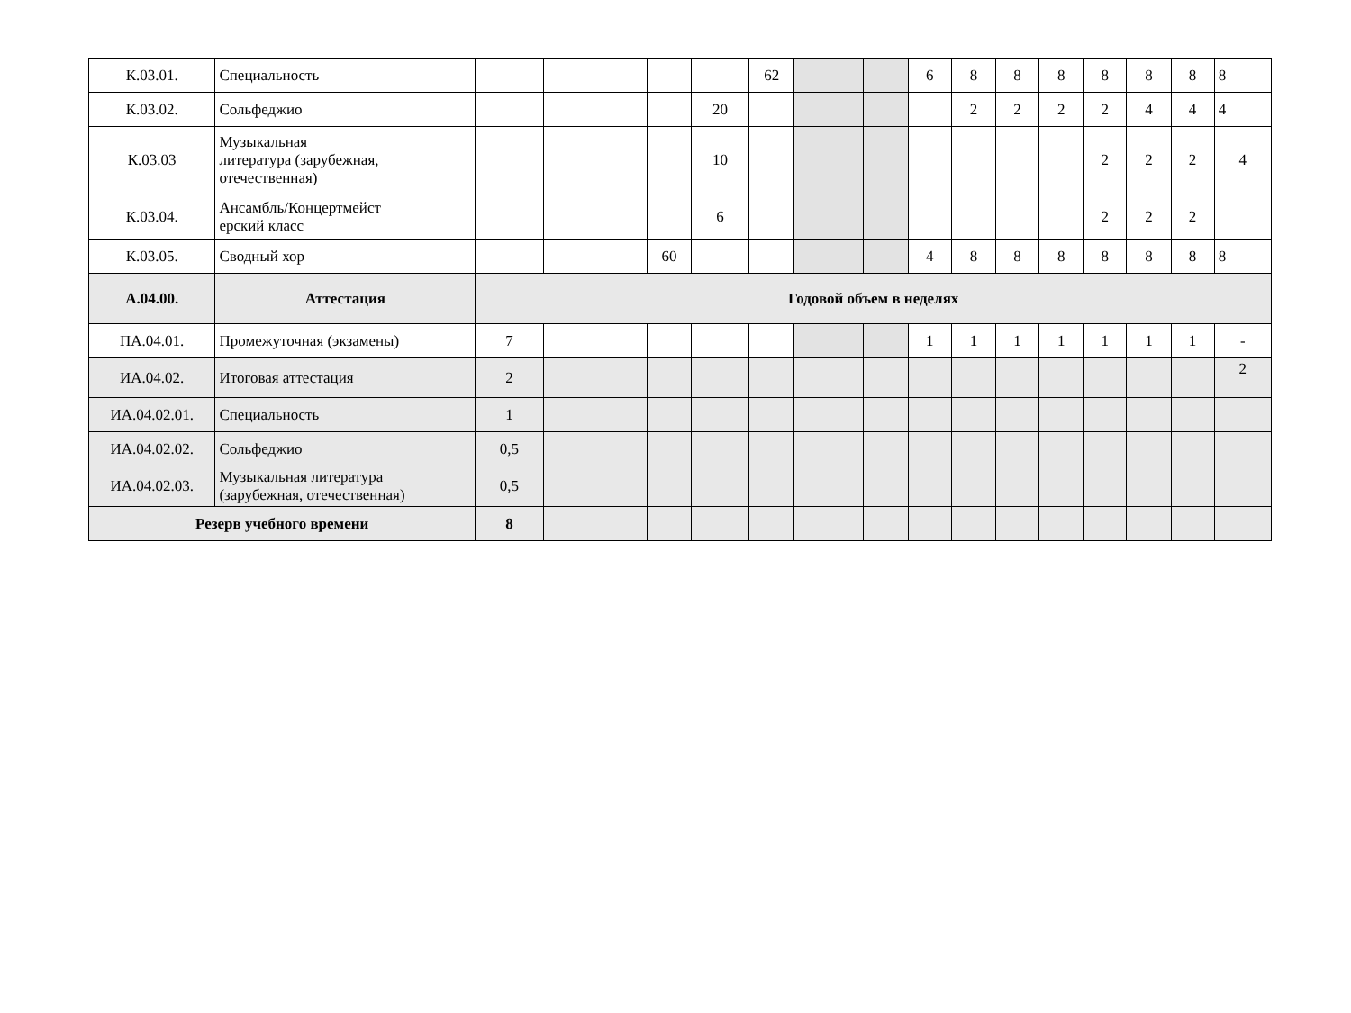| К.03.01. | Специальность | | | | | 62 | | | 6 | 8 | 8 | 8 | 8 | 8 | 8 | 8 |
| К.03.02. | Сольфеджио | | | | 20 | | | | | 2 | 2 | 2 | 2 | 4 | 4 | 4 |
| К.03.03 | Музыкальная литература (зарубежная, отечественная) | | | | 10 | | | | | | | | 2 | 2 | 2 | 4 |
| К.03.04. | Ансамбль/Концертмейст ерский класс | | | | 6 | | | | | | | | 2 | 2 | 2 | |
| К.03.05. | Сводный хор | | | 60 | | | | | 4 | 8 | 8 | 8 | 8 | 8 | 8 | 8 |
| А.04.00. | Аттестация | Годовой объем в неделях | | | | | | | | | | | | | | |
| ПА.04.01. | Промежуточная (экзамены) | 7 | | | | | | | 1 | 1 | 1 | 1 | 1 | 1 | 1 | - |
| ИА.04.02. | Итоговая аттестация | 2 | | | | | | | | | | | | | | 2 |
| ИА.04.02.01. | Специальность | 1 | | | | | | | | | | | | | | |
| ИА.04.02.02. | Сольфеджио | 0,5 | | | | | | | | | | | | | | |
| ИА.04.02.03. | Музыкальная литература (зарубежная, отечественная) | 0,5 | | | | | | | | | | | | | | |
| Резерв учебного времени | | 8 | | | | | | | | | | | | | | |